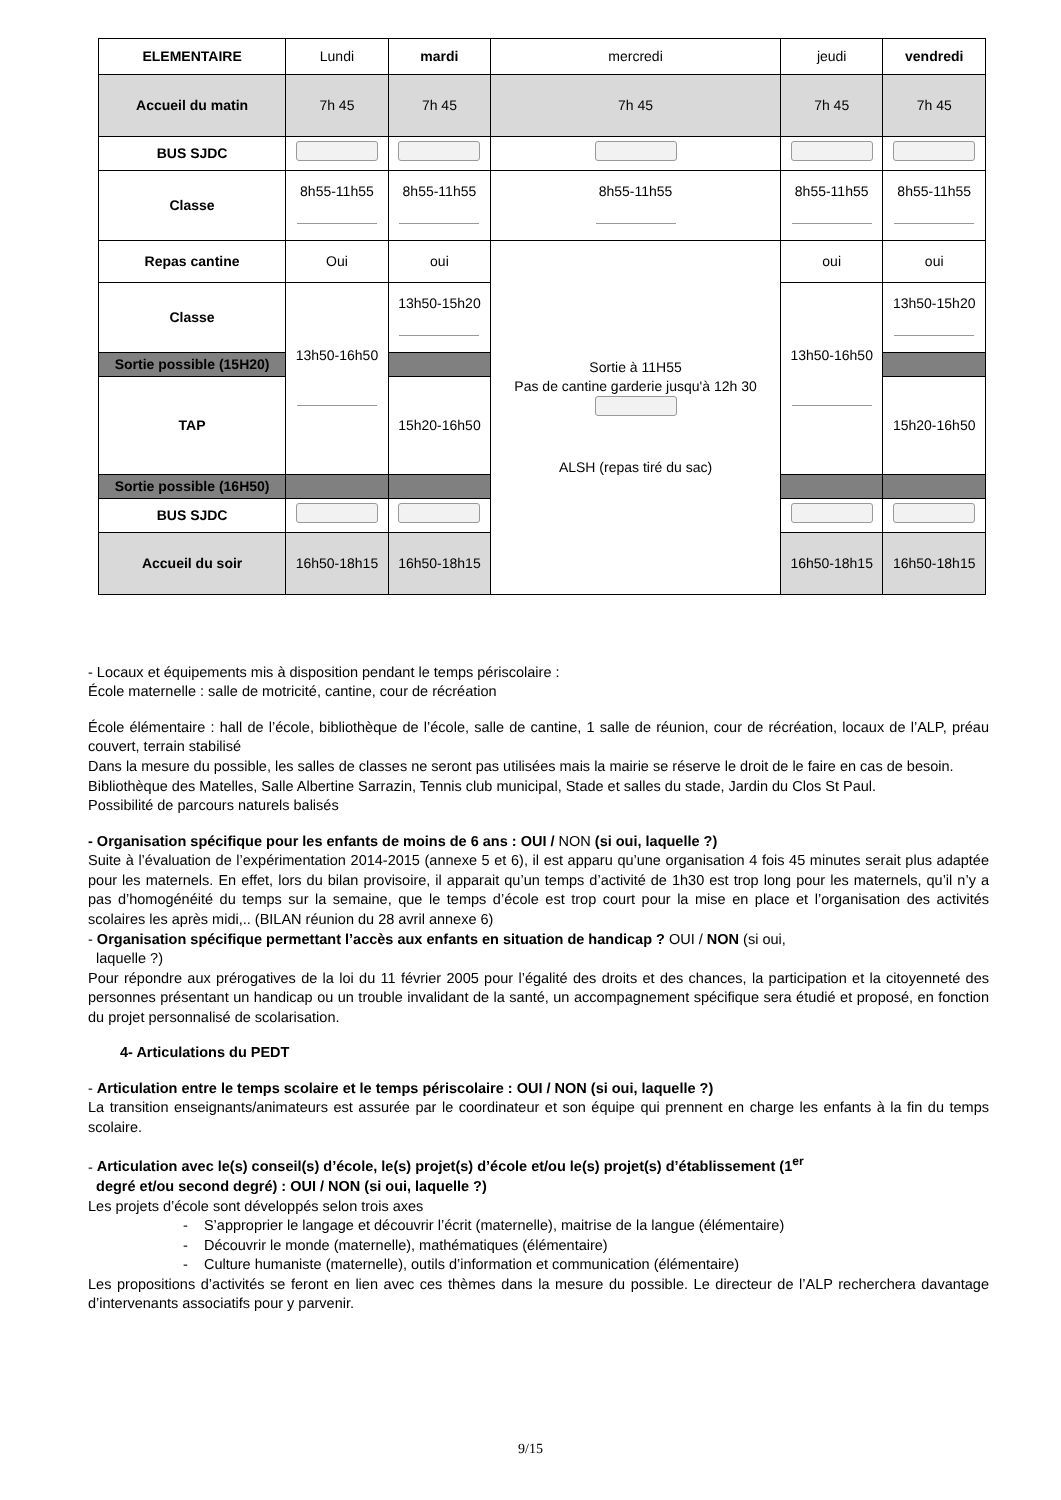| ELEMENTAIRE | Lundi | mardi | mercredi | jeudi | vendredi |
| Accueil du matin | 7h 45 | 7h 45 | 7h 45 | 7h 45 | 7h 45 |
| BUS SJDC | | | | | |
| Classe | 8h55-11h55 | 8h55-11h55 | 8h55-11h55 | 8h55-11h55 | 8h55-11h55 |
| Repas cantine | Oui | oui | Sortie à 11H55 Pas de cantine garderie jusqu'à 12h 30 ALSH (repas tiré du sac) | oui | oui |
| Classe | 13h50-16h50 | 13h50-15h20 | | 13h50-16h50 | 13h50-15h20 |
| Sortie possible (15H20) | | | | | |
| TAP | | 15h20-16h50 | | | 15h20-16h50 |
| Sortie possible (16H50) | | | | | |
| BUS SJDC | | | | | |
| Accueil du soir | 16h50-18h15 | 16h50-18h15 | | 16h50-18h15 | 16h50-18h15 |
- Locaux et équipements mis à disposition pendant le temps périscolaire :
École maternelle : salle de motricité, cantine, cour de récréation
École élémentaire : hall de l’école, bibliothèque de l’école, salle de cantine, 1 salle de réunion, cour de récréation, locaux de l’ALP, préau couvert, terrain stabilisé
Dans la mesure du possible, les salles de classes ne seront pas utilisées mais la mairie se réserve le droit de le faire en cas de besoin.
Bibliothèque des Matelles, Salle Albertine Sarrazin, Tennis club municipal, Stade et salles du stade, Jardin du Clos St Paul.
Possibilité de parcours naturels balisés
- Organisation spécifique pour les enfants de moins de 6 ans : OUI / NON (si oui, laquelle ?)
Suite à l’évaluation de l’expérimentation 2014-2015 (annexe 5 et 6), il est apparu qu’une organisation 4 fois 45 minutes serait plus adaptée pour les maternels. En effet, lors du bilan provisoire, il apparait qu’un temps d’activité de 1h30 est trop long pour les maternels, qu’il n’y a pas d’homogénéité du temps sur la semaine, que le temps d’école est trop court pour la mise en place et l’organisation des activités scolaires les après midi,.. (BILAN réunion du 28 avril annexe 6)
- Organisation spécifique permettant l’accès aux enfants en situation de handicap ? OUI / NON (si oui,
laquelle ?)
Pour répondre aux prérogatives de la loi du 11 février 2005 pour l’égalité des droits et des chances, la participation et la citoyenneté des personnes présentant un handicap ou un trouble invalidant de la santé, un accompagnement spécifique sera étudié et proposé, en fonction du projet personnalisé de scolarisation.
4- Articulations du PEDT
- Articulation entre le temps scolaire et le temps périscolaire : OUI / NON (si oui, laquelle ?)
La transition enseignants/animateurs est assurée par le coordinateur et son équipe qui prennent en charge les enfants à la fin du temps scolaire.
- Articulation avec le(s) conseil(s) d’école, le(s) projet(s) d’école et/ou le(s) projet(s) d’établissement (1<sup>er</sup>
degré et/ou second degré) : OUI / NON (si oui, laquelle ?)
Les projets d’école sont développés selon trois axes
- S’approprier le langage et découvrir l’écrit (maternelle), maitrise de la langue (élémentaire)
- Découvrir le monde (maternelle), mathématiques (élémentaire)
- Culture humaniste (maternelle), outils d’information et communication (élémentaire)
Les propositions d’activités se feront en lien avec ces thèmes dans la mesure du possible. Le directeur de l’ALP recherchera davantage d’intervenants associatifs pour y parvenir.
9/15